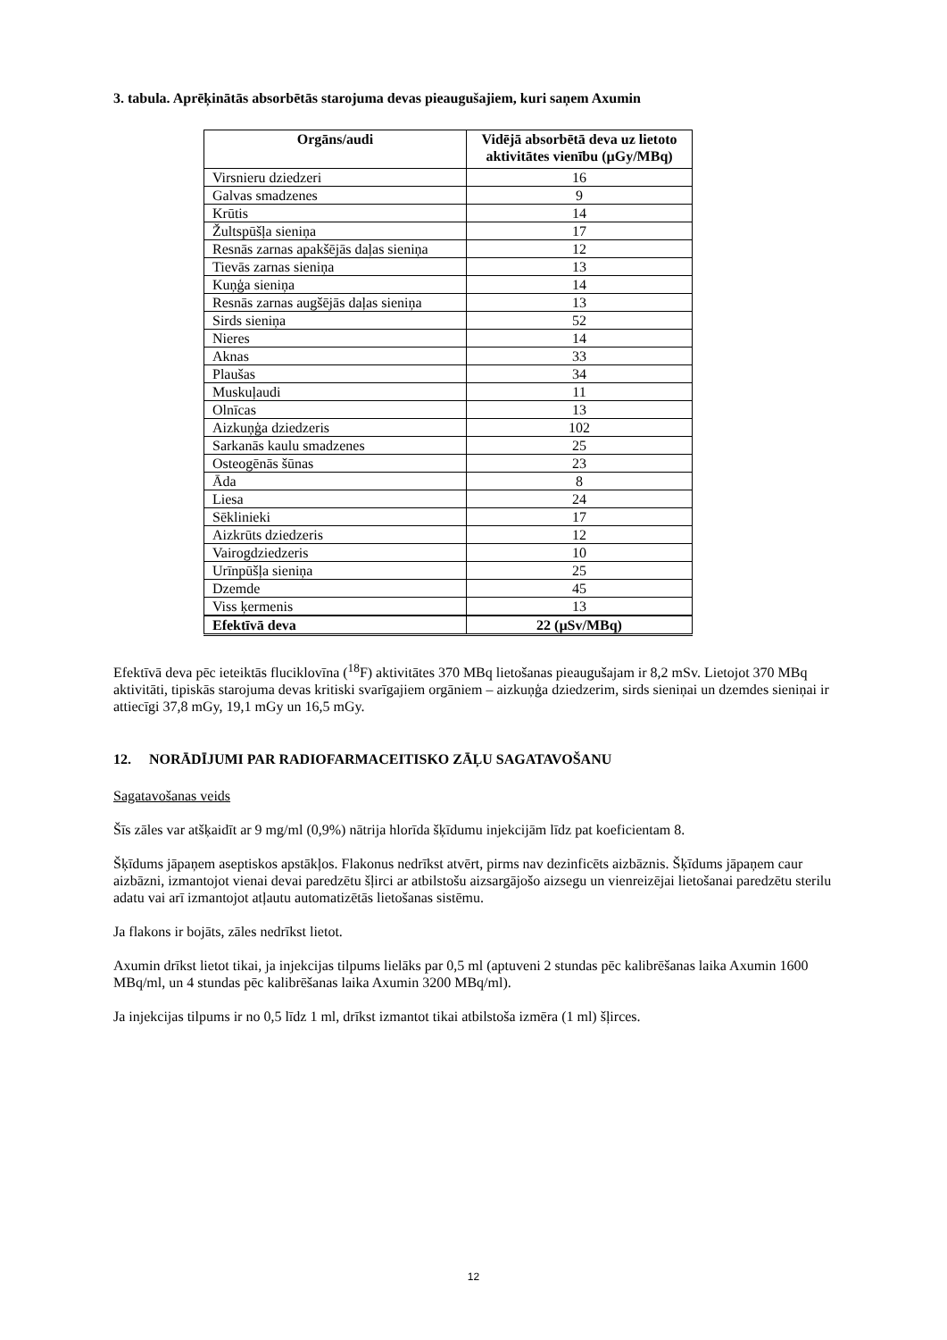3. tabula. Aprēķinātās absorbētās starojuma devas pieaugušajiem, kuri saņem Axumin
| Orgāns/audi | Vidējā absorbētā deva uz lietoto aktivitātes vienību (µGy/MBq) |
| --- | --- |
| Virsnieru dziedzeri | 16 |
| Galvas smadzenes | 9 |
| Krūtis | 14 |
| Žultspūšļa sieniņa | 17 |
| Resnās zarnas apakšējās daļas sieniņa | 12 |
| Tievās zarnas sieniņa | 13 |
| Kuņģa sieniņa | 14 |
| Resnās zarnas augšējās daļas sieniņa | 13 |
| Sirds sieniņa | 52 |
| Nieres | 14 |
| Aknas | 33 |
| Plaušas | 34 |
| Muskuļaudi | 11 |
| Olnīcas | 13 |
| Aizkuņģa dziedzeris | 102 |
| Sarkanās kaulu smadzenes | 25 |
| Osteogēnās šūnas | 23 |
| Āda | 8 |
| Liesa | 24 |
| Sēklinieki | 17 |
| Aizkrūts dziedzeris | 12 |
| Vairogdziedzeris | 10 |
| Urīnpūšļa sieniņa | 25 |
| Dzemde | 45 |
| Viss ķermenis | 13 |
| Efektīvā deva | 22 (µSv/MBq) |
Efektīvā deva pēc ieteiktās fluciklovīna (<sup>18</sup>F) aktivitātes 370 MBq lietošanas pieaugušajam ir 8,2 mSv. Lietojot 370 MBq aktivitāti, tipiskās starojuma devas kritiski svarīgajiem orgāniem – aizkuņģa dziedzerim, sirds sieniņai un dzemdes sieniņai ir attiecīgi 37,8 mGy, 19,1 mGy un 16,5 mGy.
12. NORĀDĪJUMI PAR RADIOFARMACEITISKO ZĀĻU SAGATAVOŠANU
Sagatavošanas veids
Šīs zāles var atšķaidīt ar 9 mg/ml (0,9%) nātrija hlorīda šķīdumu injekcijām līdz pat koeficientam 8.
Šķīdums jāpaņem aseptiskos apstākļos. Flakonus nedrīkst atvērt, pirms nav dezinficēts aizbāznis. Šķīdums jāpaņem caur aizbāzni, izmantojot vienai devai paredzētu šļirci ar atbilstošu aizsargājošo aizsegu un vienreizējai lietošanai paredzētu sterilu adatu vai arī izmantojot atļautu automatizētās lietošanas sistēmu.
Ja flakons ir bojāts, zāles nedrīkst lietot.
Axumin drīkst lietot tikai, ja injekcijas tilpums lielāks par 0,5 ml (aptuveni 2 stundas pēc kalibrēšanas laika Axumin 1600 MBq/ml, un 4 stundas pēc kalibrēšanas laika Axumin 3200 MBq/ml).
Ja injekcijas tilpums ir no 0,5 līdz 1 ml, drīkst izmantot tikai atbilstoša izmēra (1 ml) šļirces.
12